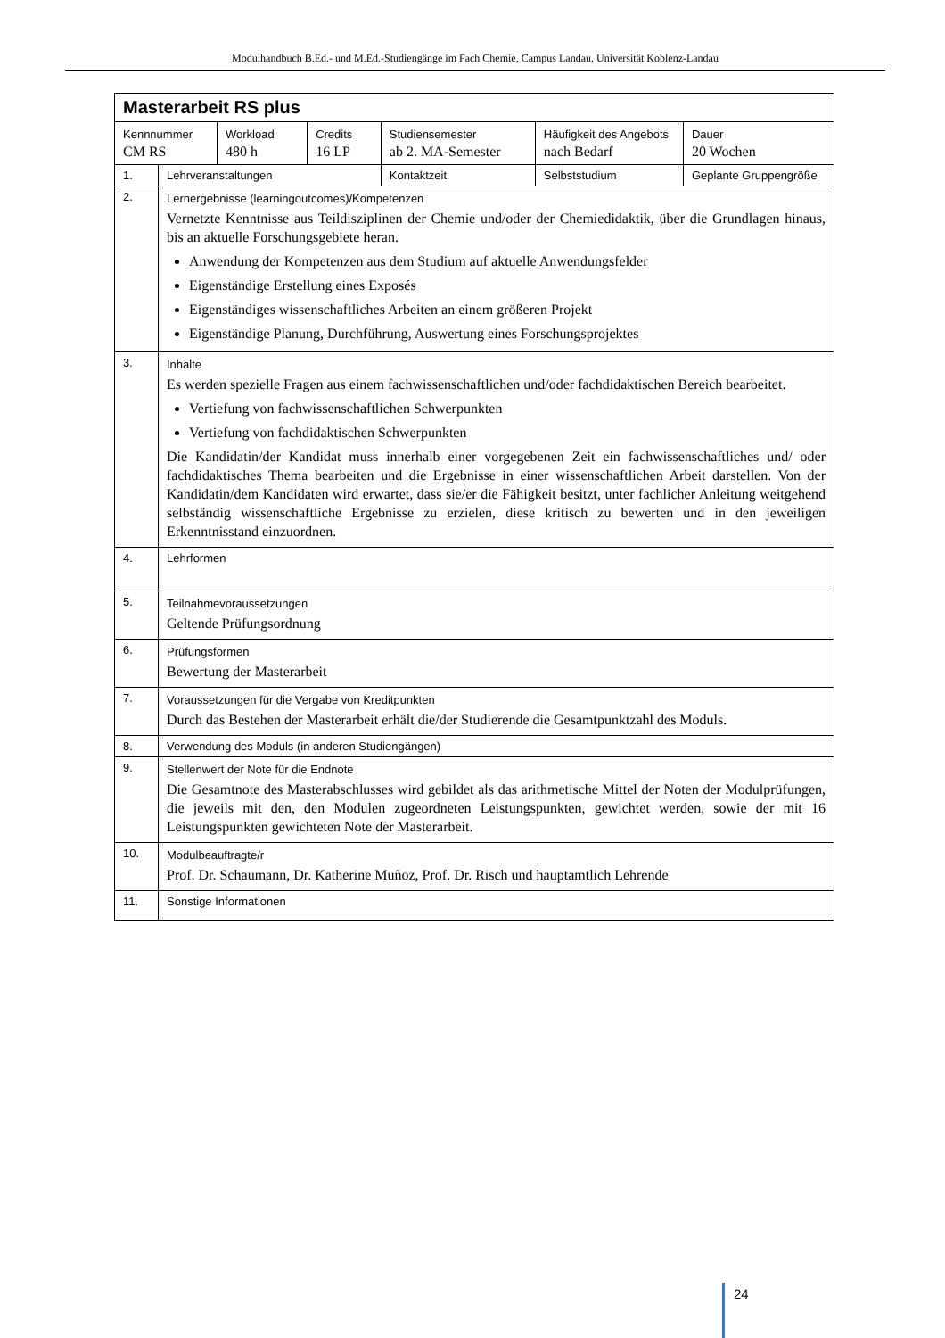Modulhandbuch B.Ed.- und M.Ed.-Studiengänge im Fach Chemie, Campus Landau, Universität Koblenz-Landau
| Masterarbeit RS plus | | | | | | | |
| Kennnummer CM RS | | Workload 480 h | Credits 16 LP | Studiensemester ab 2. MA-Semester | Häufigkeit des Angebots nach Bedarf | | Dauer 20 Wochen |
| 1. | Lehrveranstaltungen | | | Kontaktzeit | Selbststudium | Geplante Gruppengröße | |
| 2. | Lernergebnisse (learningoutcomes)/Kompetenzen Vernetzte Kenntnisse aus Teildisziplinen der Chemie und/oder der Chemiedidaktik, über die Grundlagen hinaus, bis an aktuelle Forschungsgebiete heran. Anwendung der Kompetenzen aus dem Studium auf aktuelle Anwendungsfelder Eigenständige Erstellung eines Exposés Eigenständiges wissenschaftliches Arbeiten an einem größeren Projekt Eigenständige Planung, Durchführung, Auswertung eines Forschungsprojektes | | | | | | |
| 3. | Inhalte Es werden spezielle Fragen aus einem fachwissenschaftlichen und/oder fachdidaktischen Bereich bearbeitet. Vertiefung von fachwissenschaftlichen Schwerpunkten Vertiefung von fachdidaktischen Schwerpunkten Die Kandidatin/der Kandidat muss innerhalb einer vorgegebenen Zeit ein fachwissenschaftliches und/ oder fachdidaktisches Thema bearbeiten und die Ergebnisse in einer wissenschaftlichen Arbeit darstellen. Von der Kandidatin/dem Kandidaten wird erwartet, dass sie/er die Fähigkeit besitzt, unter fachlicher Anleitung weitgehend selbständig wissenschaftliche Ergebnisse zu erzielen, diese kritisch zu bewerten und in den jeweiligen Erkenntnisstand einzuordnen. | | | | | | |
| 4. | Lehrformen | | | | | | |
| 5. | Teilnahmevoraussetzungen Geltende Prüfungsordnung | | | | | | |
| 6. | Prüfungsformen Bewertung der Masterarbeit | | | | | | |
| 7. | Voraussetzungen für die Vergabe von Kreditpunkten Durch das Bestehen der Masterarbeit erhält die/der Studierende die Gesamtpunktzahl des Moduls. | | | | | | |
| 8. | Verwendung des Moduls (in anderen Studiengängen) | | | | | | |
| 9. | Stellenwert der Note für die Endnote Die Gesamtnote des Masterabschlusses wird gebildet als das arithmetische Mittel der Noten der Modulprüfungen, die jeweils mit den, den Modulen zugeordneten Leistungspunkten, gewichtet werden, sowie der mit 16 Leistungspunkten gewichteten Note der Masterarbeit. | | | | | | |
| 10. | Modulbeauftragte/r Prof. Dr. Schaumann, Dr. Katherine Muñoz, Prof. Dr. Risch und hauptamtlich Lehrende | | | | | | |
| 11. | Sonstige Informationen | | | | | | |
24